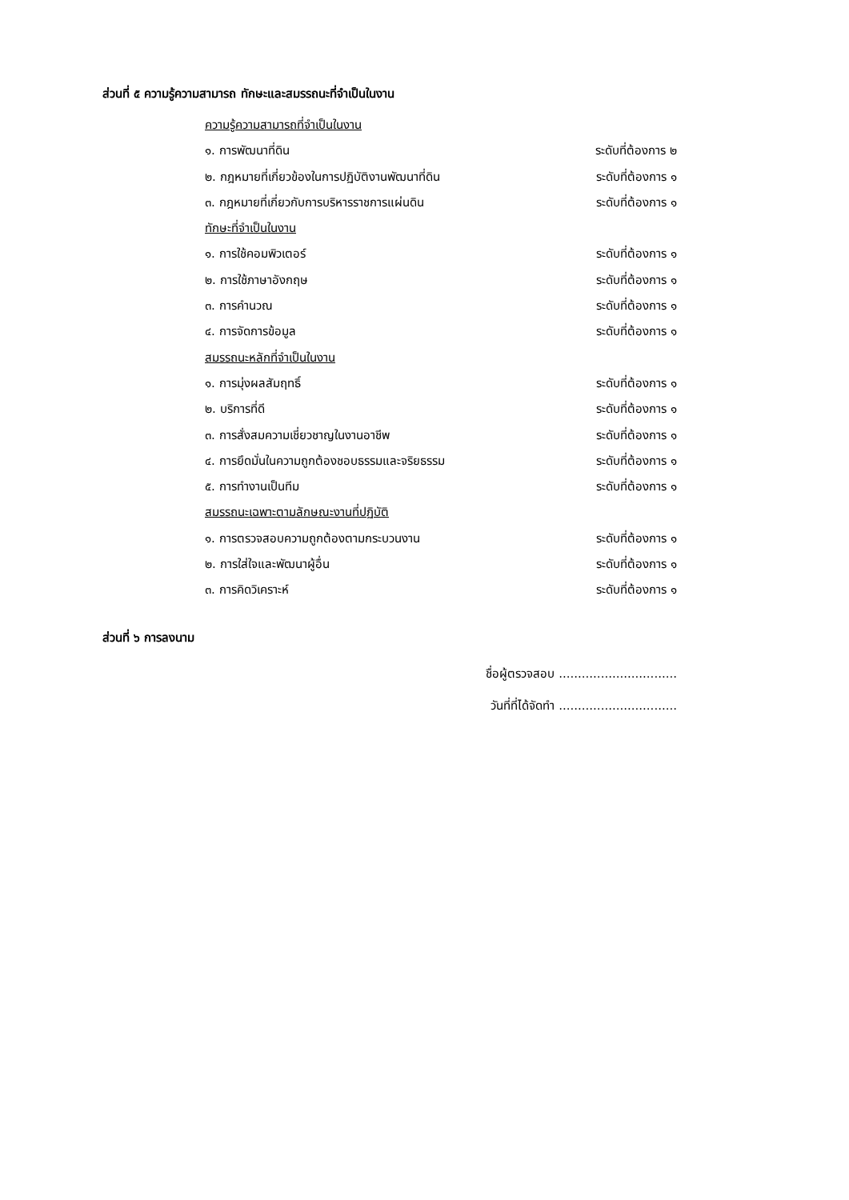ส่วนที่ ๕ ความรู้ความสามารถ ทักษะและสมรรถนะที่จำเป็นในงาน
ความรู้ความสามารถที่จำเป็นในงาน
๑. การพัฒนาที่ดิน ระดับที่ต้องการ ๒
๒. กฎหมายที่เกี่ยวข้องในการปฏิบัติงานพัฒนาที่ดิน ระดับที่ต้องการ ๑
๓. กฎหมายที่เกี่ยวกับการบริหารราชการแผ่นดิน ระดับที่ต้องการ ๑
ทักษะที่จำเป็นในงาน
๑. การใช้คอมพิวเตอร์ ระดับที่ต้องการ ๑
๒. การใช้ภาษาอังกฤษ ระดับที่ต้องการ ๑
๓. การคำนวณ ระดับที่ต้องการ ๑
๔. การจัดการข้อมูล ระดับที่ต้องการ ๑
สมรรถนะหลักที่จำเป็นในงาน
๑. การมุ่งผลสัมฤทธิ์ ระดับที่ต้องการ ๑
๒. บริการที่ดี ระดับที่ต้องการ ๑
๓. การสั่งสมความเชี่ยวชาญในงานอาชีพ ระดับที่ต้องการ ๑
๔. การยึดมั่นในความถูกต้องชอบธรรมและจริยธรรม ระดับที่ต้องการ ๑
๕. การทำงานเป็นทีม ระดับที่ต้องการ ๑
สมรรถนะเฉพาะตามลักษณะงานที่ปฏิบัติ
๑. การตรวจสอบความถูกต้องตามกระบวนงาน ระดับที่ต้องการ ๑
๒. การใส่ใจและพัฒนาผู้อื่น ระดับที่ต้องการ ๑
๓. การคิดวิเคราะห์ ระดับที่ต้องการ ๑
ส่วนที่ ๖ การลงนาม
ชื่อผู้ตรวจสอบ ...............................
วันที่ที่ได้จัดทำ ...............................